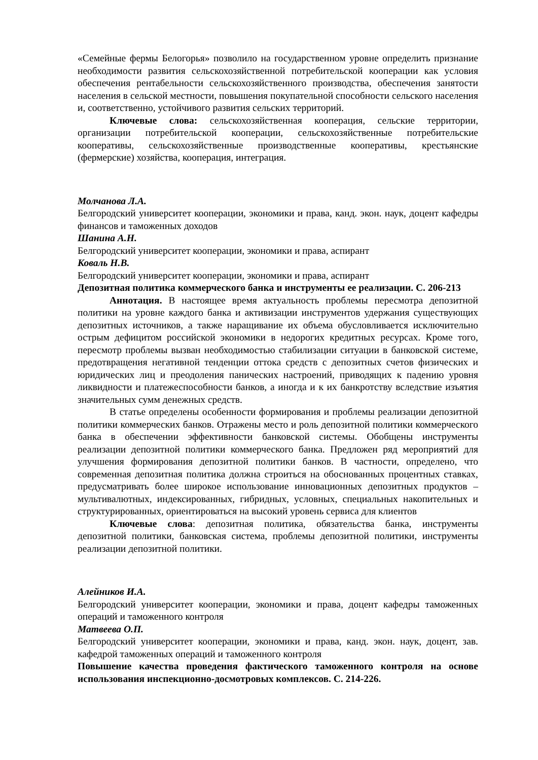«Семейные фермы Белогорья» позволило на государственном уровне определить признание необходимости развития сельскохозяйственной потребительской кооперации как условия обеспечения рентабельности сельскохозяйственного производства, обеспечения занятости населения в сельской местности, повышения покупательной способности сельского населения и, соответственно, устойчивого развития сельских территорий.
Ключевые слова: сельскохозяйственная кооперация, сельские территории, организации потребительской кооперации, сельскохозяйственные потребительские кооперативы, сельскохозяйственные производственные кооперативы, крестьянские (фермерские) хозяйства, кооперация, интеграция.
Молчанова Л.А.
Белгородский университет кооперации, экономики и права, канд. экон. наук, доцент кафедры финансов и таможенных доходов
Шанина А.Н.
Белгородский университет кооперации, экономики и права, аспирант
Коваль Н.В.
Белгородский университет кооперации, экономики и права, аспирант
Депозитная политика коммерческого банка и инструменты ее реализации. С. 206-213
Аннотация. В настоящее время актуальность проблемы пересмотра депозитной политики на уровне каждого банка и активизации инструментов удержания существующих депозитных источников, а также наращивание их объема обусловливается исключительно острым дефицитом российской экономики в недорогих кредитных ресурсах. Кроме того, пересмотр проблемы вызван необходимостью стабилизации ситуации в банковской системе, предотвращения негативной тенденции оттока средств с депозитных счетов физических и юридических лиц и преодоления панических настроений, приводящих к падению уровня ликвидности и платежеспособности банков, а иногда и к их банкротству вследствие изъятия значительных сумм денежных средств.
В статье определены особенности формирования и проблемы реализации депозитной политики коммерческих банков. Отражены место и роль депозитной политики коммерческого банка в обеспечении эффективности банковской системы. Обобщены инструменты реализации депозитной политики коммерческого банка. Предложен ряд мероприятий для улучшения формирования депозитной политики банков. В частности, определено, что современная депозитная политика должна строиться на обоснованных процентных ставках, предусматривать более широкое использование инновационных депозитных продуктов – мультивалютных, индексированных, гибридных, условных, специальных накопительных и структурированных, ориентироваться на высокий уровень сервиса для клиентов
Ключевые слова: депозитная политика, обязательства банка, инструменты депозитной политики, банковская система, проблемы депозитной политики, инструменты реализации депозитной политики.
Алейников И.А.
Белгородский университет кооперации, экономики и права, доцент кафедры таможенных операций и таможенного контроля
Матвеева О.П.
Белгородский университет кооперации, экономики и права, канд. экон. наук, доцент, зав. кафедрой таможенных операций и таможенного контроля
Повышение качества проведения фактического таможенного контроля на основе использования инспекционно-досмотровых комплексов. С. 214-226.